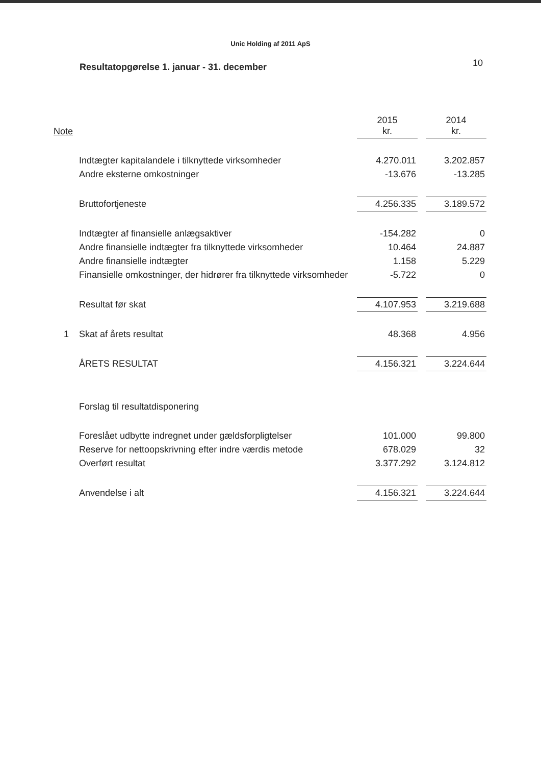Unic Holding af 2011 ApS
Resultatopgørelse 1. januar - 31. december
10
| Note | | 2015 kr. | | 2014 kr. |
| --- | --- | --- | --- | --- |
| | Indtægter kapitalandele i tilknyttede virksomheder | 4.270.011 | | 3.202.857 |
| | Andre eksterne omkostninger | -13.676 | | -13.285 |
| | Bruttofortjeneste | 4.256.335 | | 3.189.572 |
| | Indtægter af finansielle anlægsaktiver | -154.282 | | 0 |
| | Andre finansielle indtægter fra tilknyttede virksomheder | 10.464 | | 24.887 |
| | Andre finansielle indtægter | 1.158 | | 5.229 |
| | Finansielle omkostninger, der hidrører fra tilknyttede virksomheder | -5.722 | | 0 |
| | Resultat før skat | 4.107.953 | | 3.219.688 |
| 1 | Skat af årets resultat | 48.368 | | 4.956 |
| | ÅRETS RESULTAT | 4.156.321 | | 3.224.644 |
| | Forslag til resultatdisponering | | | |
| | Foreslået udbytte indregnet under gældsforpligtelser | 101.000 | | 99.800 |
| | Reserve for nettoopskrivning efter indre værdis metode | 678.029 | | 32 |
| | Overført resultat | 3.377.292 | | 3.124.812 |
| | Anvendelse i alt | 4.156.321 | | 3.224.644 |